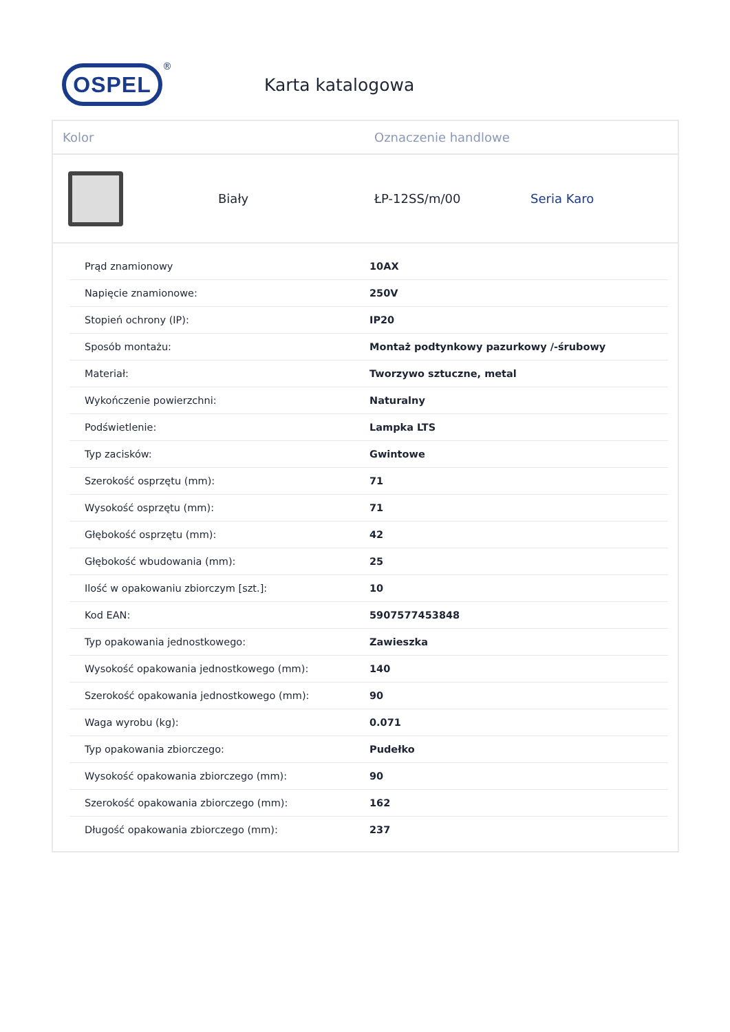OSPEL
®
Karta katalogowa
Kolor Oznaczenie handlowe
Biały ŁP-12SS/m/00 Seria Karo
| Prąd znamionowy | 10AX |
| Napięcie znamionowe: | 250V |
| Stopień ochrony (IP): | IP20 |
| Sposób montażu: | Montaż podtynkowy pazurkowy /-śrubowy |
| Materiał: | Tworzywo sztuczne, metal |
| Wykończenie powierzchni: | Naturalny |
| Podświetlenie: | Lampka LTS |
| Typ zacisków: | Gwintowe |
| Szerokość osprzętu (mm): | 71 |
| Wysokość osprzętu (mm): | 71 |
| Głębokość osprzętu (mm): | 42 |
| Głębokość wbudowania (mm): | 25 |
| Ilość w opakowaniu zbiorczym [szt.]: | 10 |
| Kod EAN: | 5907577453848 |
| Typ opakowania jednostkowego: | Zawieszka |
| Wysokość opakowania jednostkowego (mm): | 140 |
| Szerokość opakowania jednostkowego (mm): | 90 |
| Waga wyrobu (kg): | 0.071 |
| Typ opakowania zbiorczego: | Pudełko |
| Wysokość opakowania zbiorczego (mm): | 90 |
| Szerokość opakowania zbiorczego (mm): | 162 |
| Długość opakowania zbiorczego (mm): | 237 |